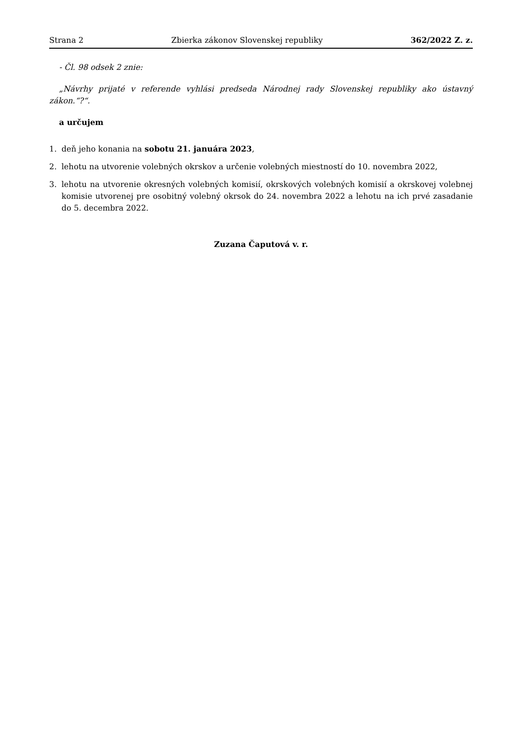Strana 2 Zbierka zákonov Slovenskej republiky 362/2022 Z. z.
- Čl. 98 odsek 2 znie:
„Návrhy prijaté v referende vyhlási predseda Národnej rady Slovenskej republiky ako ústavný zákon.“?“.
a určujem
1. deň jeho konania na sobotu 21. januára 2023,
2. lehotu na utvorenie volebných okrskov a určenie volebných miestností do 10. novembra 2022,
3. lehotu na utvorenie okresných volebných komisií, okrskových volebných komisií a okrskovej volebnej komisie utvorenej pre osobitný volebný okrsok do 24. novembra 2022 a lehotu na ich prvé zasadanie do 5. decembra 2022.
Zuzana Čaputová v. r.